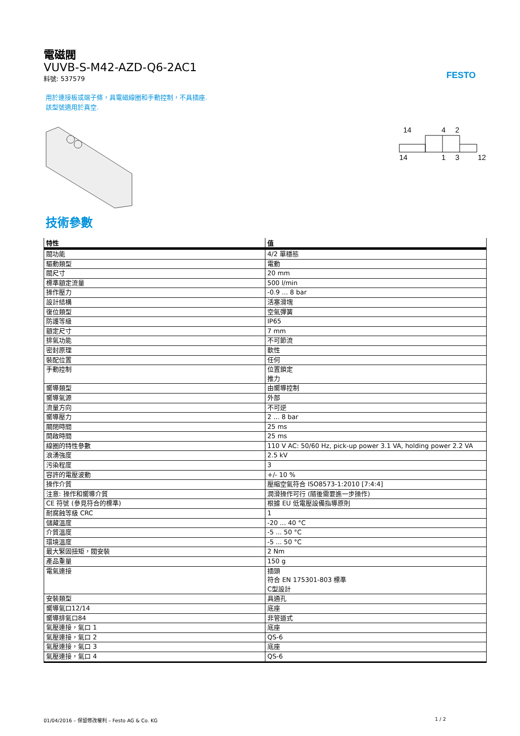FESTO
電磁閥
VUVB-S-M42-AZD-Q6-2AC1
料號: 537579
用於連接板或端子條，具電磁線圈和手動控制，不具插座.
該型號適用於真空.
14
4
2
14
1
3
12
技術參數
| 特性 | 值 |
| --- | --- |
| 閥功能 | 4/2 單穩態 |
| 驅動類型 | 電動 |
| 閥尺寸 | 20 mm |
| 標準額定流量 | 500 l/min |
| 操作壓力 | -0.9 ... 8 bar |
| 設計結構 | 活塞滑塊 |
| 復位類型 | 空氣彈簧 |
| 防護等級 | IP65 |
| 額定尺寸 | 7 mm |
| 排氣功能 | 不可節流 |
| 密封原理 | 軟性 |
| 裝配位置 | 任何 |
| 手動控制 | 位置鎖定 推力 |
| 嚮導類型 | 由嚮導控制 |
| 嚮導氣源 | 外部 |
| 流量方向 | 不可逆 |
| 嚮導壓力 | 2 ... 8 bar |
| 關閉時間 | 25 ms |
| 開啟時間 | 25 ms |
| 線圈的特性參數 | 110 V AC: 50/60 Hz, pick-up power 3.1 VA, holding power 2.2 VA |
| 浪湧強度 | 2.5 kV |
| 污染程度 | 3 |
| 容許的電壓波動 | +/- 10 % |
| 操作介質 | 壓縮空氣符合 ISO8573-1:2010 [7:4:4] |
| 注意: 操作和嚮導介質 | 潤滑操作可行 (隨後需要進一步操作) |
| CE 符號 (參見符合的標準) | 根據 EU 低電壓設備指導原則 |
| 耐腐蝕等級 CRC | 1 |
| 儲藏溫度 | -20 ... 40 °C |
| 介質溫度 | -5 ... 50 °C |
| 環境溫度 | -5 ... 50 °C |
| 最大緊固扭矩，閥安裝 | 2 Nm |
| 產品重量 | 150 g |
| 電氣連接 | 插頭 符合 EN 175301-803 標準 C型設計 |
| 安裝類型 | 具通孔 |
| 嚮導氣口12/14 | 底座 |
| 嚮導排氣口84 | 非管道式 |
| 氣壓連接，氣口 1 | 底座 |
| 氣壓連接，氣口 2 | QS-6 |
| 氣壓連接，氣口 3 | 底座 |
| 氣壓連接，氣口 4 | QS-6 |
01/04/2016 – 保留修改權利 – Festo AG & Co. KG 1 / 2